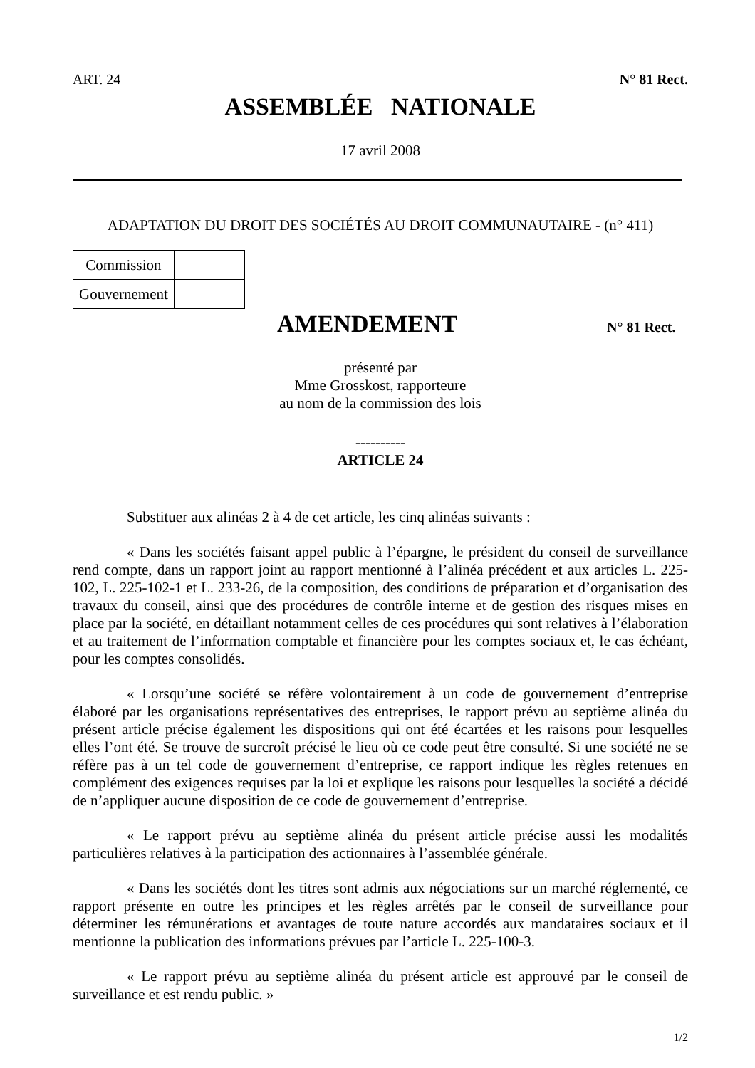ART. 24 N° 81 Rect.
ASSEMBLÉE NATIONALE
17 avril 2008
ADAPTATION DU DROIT DES SOCIÉTÉS AU DROIT COMMUNAUTAIRE - (n° 411)
| Commission | |
| Gouvernement | |
AMENDEMENT
N° 81 Rect.
présenté par
Mme Grosskost, rapporteure
au nom de la commission des lois
----------
ARTICLE 24
Substituer aux alinéas 2 à 4 de cet article, les cinq alinéas suivants :
« Dans les sociétés faisant appel public à l’épargne, le président du conseil de surveillance rend compte, dans un rapport joint au rapport mentionné à l’alinéa précédent et aux articles L. 225-102, L. 225-102-1 et L. 233-26, de la composition, des conditions de préparation et d’organisation des travaux du conseil, ainsi que des procédures de contrôle interne et de gestion des risques mises en place par la société, en détaillant notamment celles de ces procédures qui sont relatives à l’élaboration et au traitement de l’information comptable et financière pour les comptes sociaux et, le cas échéant, pour les comptes consolidés.
« Lorsqu’une société se réfère volontairement à un code de gouvernement d’entreprise élaboré par les organisations représentatives des entreprises, le rapport prévu au septième alinéa du présent article précise également les dispositions qui ont été écartées et les raisons pour lesquelles elles l’ont été. Se trouve de surcroît précisé le lieu où ce code peut être consulté. Si une société ne se réfère pas à un tel code de gouvernement d’entreprise, ce rapport indique les règles retenues en complément des exigences requises par la loi et explique les raisons pour lesquelles la société a décidé de n’appliquer aucune disposition de ce code de gouvernement d’entreprise.
« Le rapport prévu au septième alinéa du présent article précise aussi les modalités particulières relatives à la participation des actionnaires à l’assemblée générale.
« Dans les sociétés dont les titres sont admis aux négociations sur un marché réglementé, ce rapport présente en outre les principes et les règles arrêtés par le conseil de surveillance pour déterminer les rémunérations et avantages de toute nature accordés aux mandataires sociaux et il mentionne la publication des informations prévues par l’article L. 225-100-3.
« Le rapport prévu au septième alinéa du présent article est approuvé par le conseil de surveillance et est rendu public. »
1/2